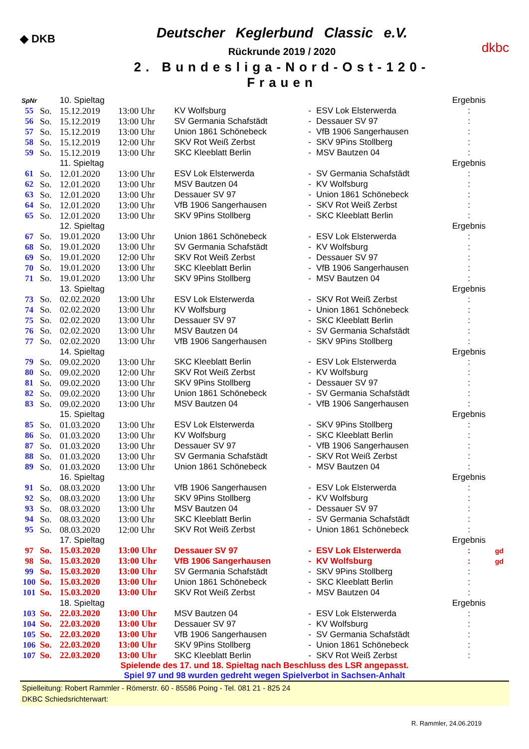◆ DKB
Deutscher Keglerbund Classic e.V.
Rückrunde 2019 / 2020
2. Bundesliga-Nord-Ost-120-Frauen
dkbc
| SpNr | | 10. Spieltag | | | | | Ergebnis | |
| 55 | So. | 15.12.2019 | 13:00 Uhr | KV Wolfsburg | - | ESV Lok Elsterwerda | : | |
| 56 | So. | 15.12.2019 | 13:00 Uhr | SV Germania Schafstädt | - | Dessauer SV 97 | : | |
| 57 | So. | 15.12.2019 | 13:00 Uhr | Union 1861 Schönebeck | - | VfB 1906 Sangerhausen | : | |
| 58 | So. | 15.12.2019 | 12:00 Uhr | SKV Rot Weiß Zerbst | - | SKV 9Pins Stollberg | : | |
| 59 | So. | 15.12.2019 | 13:00 Uhr | SKC Kleeblatt Berlin | - | MSV Bautzen 04 | : | |
| | | 11. Spieltag | | | | | Ergebnis | |
| 61 | So. | 12.01.2020 | 13:00 Uhr | ESV Lok Elsterwerda | - | SV Germania Schafstädt | : | |
| 62 | So. | 12.01.2020 | 13:00 Uhr | MSV Bautzen 04 | - | KV Wolfsburg | : | |
| 63 | So. | 12.01.2020 | 13:00 Uhr | Dessauer SV 97 | - | Union 1861 Schönebeck | : | |
| 64 | So. | 12.01.2020 | 13:00 Uhr | VfB 1906 Sangerhausen | - | SKV Rot Weiß Zerbst | : | |
| 65 | So. | 12.01.2020 | 13:00 Uhr | SKV 9Pins Stollberg | - | SKC Kleeblatt Berlin | : | |
| | | 12. Spieltag | | | | | Ergebnis | |
| 67 | So. | 19.01.2020 | 13:00 Uhr | Union 1861 Schönebeck | - | ESV Lok Elsterwerda | : | |
| 68 | So. | 19.01.2020 | 13:00 Uhr | SV Germania Schafstädt | - | KV Wolfsburg | : | |
| 69 | So. | 19.01.2020 | 12:00 Uhr | SKV Rot Weiß Zerbst | - | Dessauer SV 97 | : | |
| 70 | So. | 19.01.2020 | 13:00 Uhr | SKC Kleeblatt Berlin | - | VfB 1906 Sangerhausen | : | |
| 71 | So. | 19.01.2020 | 13:00 Uhr | SKV 9Pins Stollberg | - | MSV Bautzen 04 | : | |
| | | 13. Spieltag | | | | | Ergebnis | |
| 73 | So. | 02.02.2020 | 13:00 Uhr | ESV Lok Elsterwerda | - | SKV Rot Weiß Zerbst | : | |
| 74 | So. | 02.02.2020 | 13:00 Uhr | KV Wolfsburg | - | Union 1861 Schönebeck | : | |
| 75 | So. | 02.02.2020 | 13:00 Uhr | Dessauer SV 97 | - | SKC Kleeblatt Berlin | : | |
| 76 | So. | 02.02.2020 | 13:00 Uhr | MSV Bautzen 04 | - | SV Germania Schafstädt | : | |
| 77 | So. | 02.02.2020 | 13:00 Uhr | VfB 1906 Sangerhausen | - | SKV 9Pins Stollberg | : | |
| | | 14. Spieltag | | | | | Ergebnis | |
| 79 | So. | 09.02.2020 | 13:00 Uhr | SKC Kleeblatt Berlin | - | ESV Lok Elsterwerda | : | |
| 80 | So. | 09.02.2020 | 12:00 Uhr | SKV Rot Weiß Zerbst | - | KV Wolfsburg | : | |
| 81 | So. | 09.02.2020 | 13:00 Uhr | SKV 9Pins Stollberg | - | Dessauer SV 97 | : | |
| 82 | So. | 09.02.2020 | 13:00 Uhr | Union 1861 Schönebeck | - | SV Germania Schafstädt | : | |
| 83 | So. | 09.02.2020 | 13:00 Uhr | MSV Bautzen 04 | - | VfB 1906 Sangerhausen | : | |
| | | 15. Spieltag | | | | | Ergebnis | |
| 85 | So. | 01.03.2020 | 13:00 Uhr | ESV Lok Elsterwerda | - | SKV 9Pins Stollberg | : | |
| 86 | So. | 01.03.2020 | 13:00 Uhr | KV Wolfsburg | - | SKC Kleeblatt Berlin | : | |
| 87 | So. | 01.03.2020 | 13:00 Uhr | Dessauer SV 97 | - | VfB 1906 Sangerhausen | : | |
| 88 | So. | 01.03.2020 | 13:00 Uhr | SV Germania Schafstädt | - | SKV Rot Weiß Zerbst | : | |
| 89 | So. | 01.03.2020 | 13:00 Uhr | Union 1861 Schönebeck | - | MSV Bautzen 04 | : | |
| | | 16. Spieltag | | | | | Ergebnis | |
| 91 | So. | 08.03.2020 | 13:00 Uhr | VfB 1906 Sangerhausen | - | ESV Lok Elsterwerda | : | |
| 92 | So. | 08.03.2020 | 13:00 Uhr | SKV 9Pins Stollberg | - | KV Wolfsburg | : | |
| 93 | So. | 08.03.2020 | 13:00 Uhr | MSV Bautzen 04 | - | Dessauer SV 97 | : | |
| 94 | So. | 08.03.2020 | 13:00 Uhr | SKC Kleeblatt Berlin | - | SV Germania Schafstädt | : | |
| 95 | So. | 08.03.2020 | 12:00 Uhr | SKV Rot Weiß Zerbst | - | Union 1861 Schönebeck | : | |
| | | 17. Spieltag | | | | | Ergebnis | |
| 97 | So. | 15.03.2020 | 13:00 Uhr | Dessauer SV 97 | - | ESV Lok Elsterwerda | : | gd |
| 98 | So. | 15.03.2020 | 13:00 Uhr | VfB 1906 Sangerhausen | - | KV Wolfsburg | : | gd |
| 99 | So. | 15.03.2020 | 13:00 Uhr | SV Germania Schafstädt | - | SKV 9Pins Stollberg | : | |
| 100 | So. | 15.03.2020 | 13:00 Uhr | Union 1861 Schönebeck | - | SKC Kleeblatt Berlin | : | |
| 101 | So. | 15.03.2020 | 13:00 Uhr | SKV Rot Weiß Zerbst | - | MSV Bautzen 04 | : | |
| | | 18. Spieltag | | | | | Ergebnis | |
| 103 | So. | 22.03.2020 | 13:00 Uhr | MSV Bautzen 04 | - | ESV Lok Elsterwerda | : | |
| 104 | So. | 22.03.2020 | 13:00 Uhr | Dessauer SV 97 | - | KV Wolfsburg | : | |
| 105 | So. | 22.03.2020 | 13:00 Uhr | VfB 1906 Sangerhausen | - | SV Germania Schafstädt | : | |
| 106 | So. | 22.03.2020 | 13:00 Uhr | SKV 9Pins Stollberg | - | Union 1861 Schönebeck | : | |
| 107 | So. | 22.03.2020 | 13:00 Uhr | SKC Kleeblatt Berlin | - | SKV Rot Weiß Zerbst | : | |
Spielende des 17. und 18. Spieltag nach Beschluss des LSR angepasst.
Spiel 97 und 98 wurden gedreht wegen Spielverbot in Sachsen-Anhalt
Spielleitung: Robert Rammler - Römerstr. 60 - 85586 Poing - Tel. 081 21 - 825 24
DKBC Schiedsrichterwart:
R. Rammler, 24.06.2019